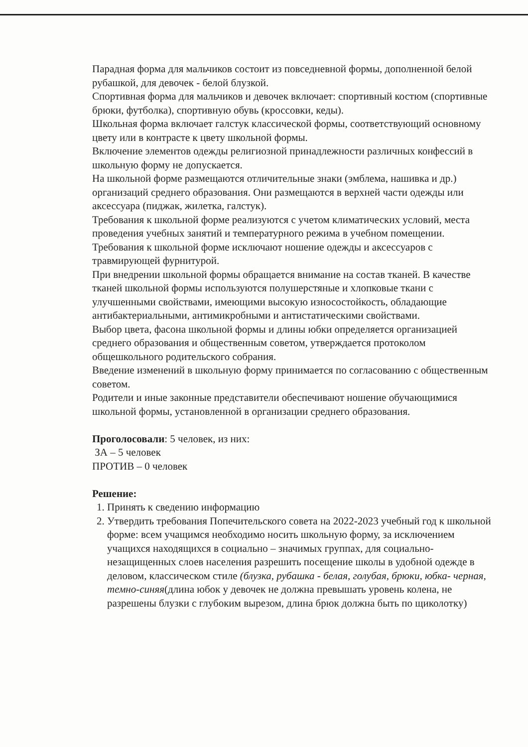Парадная форма для мальчиков состоит из повседневной формы, дополненной белой рубашкой, для девочек - белой блузкой.
Спортивная форма для мальчиков и девочек включает: спортивный костюм (спортивные брюки, футболка), спортивную обувь (кроссовки, кеды).
Школьная форма включает галстук классической формы, соответствующий основному цвету или в контрасте к цвету школьной формы.
Включение элементов одежды религиозной принадлежности различных конфессий в школьную форму не допускается.
На школьной форме размещаются отличительные знаки (эмблема, нашивка и др.) организаций среднего образования. Они размещаются в верхней части одежды или аксессуара (пиджак, жилетка, галстук).
Требования к школьной форме реализуются с учетом климатических условий, места проведения учебных занятий и температурного режима в учебном помещении.
Требования к школьной форме исключают ношение одежды и аксессуаров с травмирующей фурнитурой.
При внедрении школьной формы обращается внимание на состав тканей. В качестве тканей школьной формы используются полушерстяные и хлопковые ткани с улучшенными свойствами, имеющими высокую износостойкость, обладающие антибактериальными, антимикробными и антистатическими свойствами.
Выбор цвета, фасона школьной формы и длины юбки определяется организацией среднего образования и общественным советом, утверждается протоколом общешкольного родительского собрания.
Введение изменений в школьную форму принимается по согласованию с общественным советом.
Родители и иные законные представители обеспечивают ношение обучающимися школьной формы, установленной в организации среднего образования.
Проголосовали: 5 человек, из них:
ЗА – 5 человек
ПРОТИВ – 0 человек
Решение:
1. Принять к сведению информацию
2. Утвердить требования Попечительского совета на 2022-2023 учебный год к школьной форме: всем учащимся необходимо носить школьную форму, за исключением учащихся находящихся в социально – значимых группах, для социально-незащищенных слоев населения разрешить посещение школы в удобной одежде в деловом, классическом стиле (блузка, рубашка - белая, голубая, брюки, юбка- черная, темно-синяя(длина юбок у девочек не должна превышать уровень колена, не разрешены блузки с глубоким вырезом, длина брюк должна быть по щиколотку)